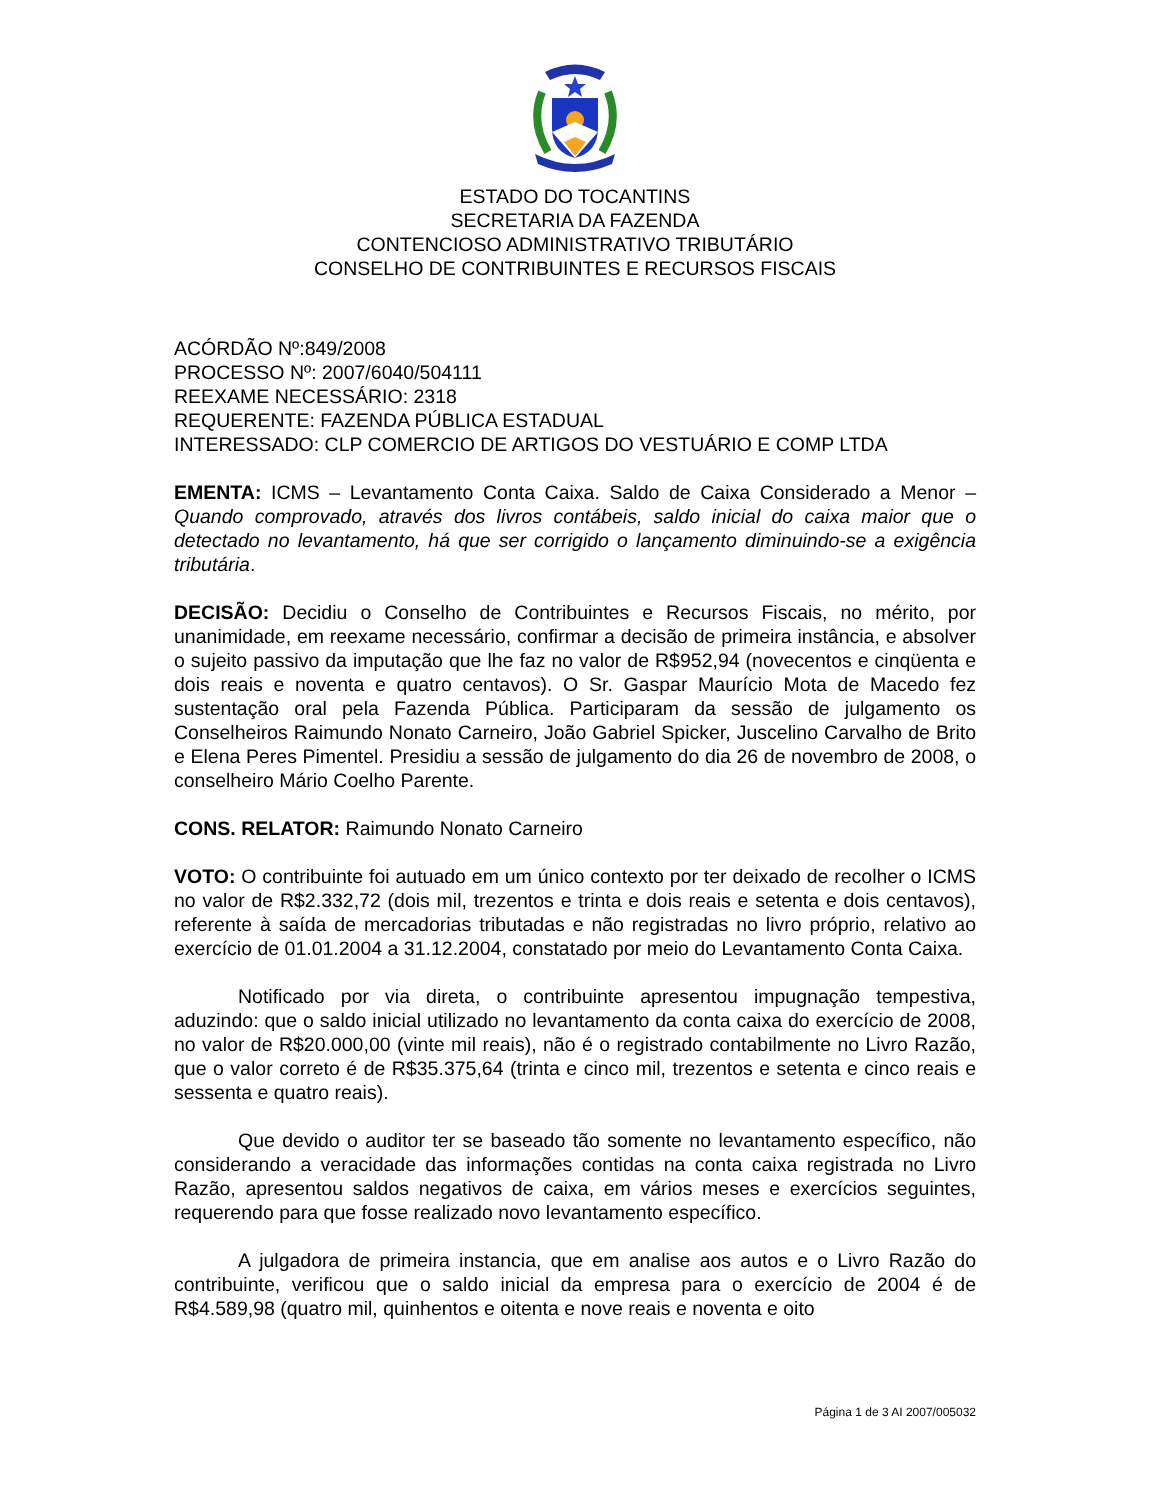ESTADO DO TOCANTINS
SECRETARIA DA FAZENDA
CONTENCIOSO ADMINISTRATIVO TRIBUTÁRIO
CONSELHO DE CONTRIBUINTES E RECURSOS FISCAIS
ACÓRDÃO Nº:849/2008
PROCESSO Nº: 2007/6040/504111
REEXAME NECESSÁRIO: 2318
REQUERENTE: FAZENDA PÚBLICA ESTADUAL
INTERESSADO: CLP COMERCIO DE ARTIGOS DO VESTUÁRIO E COMP LTDA
EMENTA: ICMS – Levantamento Conta Caixa. Saldo de Caixa Considerado a Menor – Quando comprovado, através dos livros contábeis, saldo inicial do caixa maior que o detectado no levantamento, há que ser corrigido o lançamento diminuindo-se a exigência tributária.
DECISÃO: Decidiu o Conselho de Contribuintes e Recursos Fiscais, no mérito, por unanimidade, em reexame necessário, confirmar a decisão de primeira instância, e absolver o sujeito passivo da imputação que lhe faz no valor de R$952,94 (novecentos e cinqüenta e dois reais e noventa e quatro centavos). O Sr. Gaspar Maurício Mota de Macedo fez sustentação oral pela Fazenda Pública. Participaram da sessão de julgamento os Conselheiros Raimundo Nonato Carneiro, João Gabriel Spicker, Juscelino Carvalho de Brito e Elena Peres Pimentel. Presidiu a sessão de julgamento do dia 26 de novembro de 2008, o conselheiro Mário Coelho Parente.
CONS. RELATOR: Raimundo Nonato Carneiro
VOTO: O contribuinte foi autuado em um único contexto por ter deixado de recolher o ICMS no valor de R$2.332,72 (dois mil, trezentos e trinta e dois reais e setenta e dois centavos), referente à saída de mercadorias tributadas e não registradas no livro próprio, relativo ao exercício de 01.01.2004 a 31.12.2004, constatado por meio do Levantamento Conta Caixa.
Notificado por via direta, o contribuinte apresentou impugnação tempestiva, aduzindo: que o saldo inicial utilizado no levantamento da conta caixa do exercício de 2008, no valor de R$20.000,00 (vinte mil reais), não é o registrado contabilmente no Livro Razão, que o valor correto é de R$35.375,64 (trinta e cinco mil, trezentos e setenta e cinco reais e sessenta e quatro reais).
Que devido o auditor ter se baseado tão somente no levantamento específico, não considerando a veracidade das informações contidas na conta caixa registrada no Livro Razão, apresentou saldos negativos de caixa, em vários meses e exercícios seguintes, requerendo para que fosse realizado novo levantamento específico.
A julgadora de primeira instancia, que em analise aos autos e o Livro Razão do contribuinte, verificou que o saldo inicial da empresa para o exercício de 2004 é de R$4.589,98 (quatro mil, quinhentos e oitenta e nove reais e noventa e oito
Página 1 de 3 AI 2007/005032